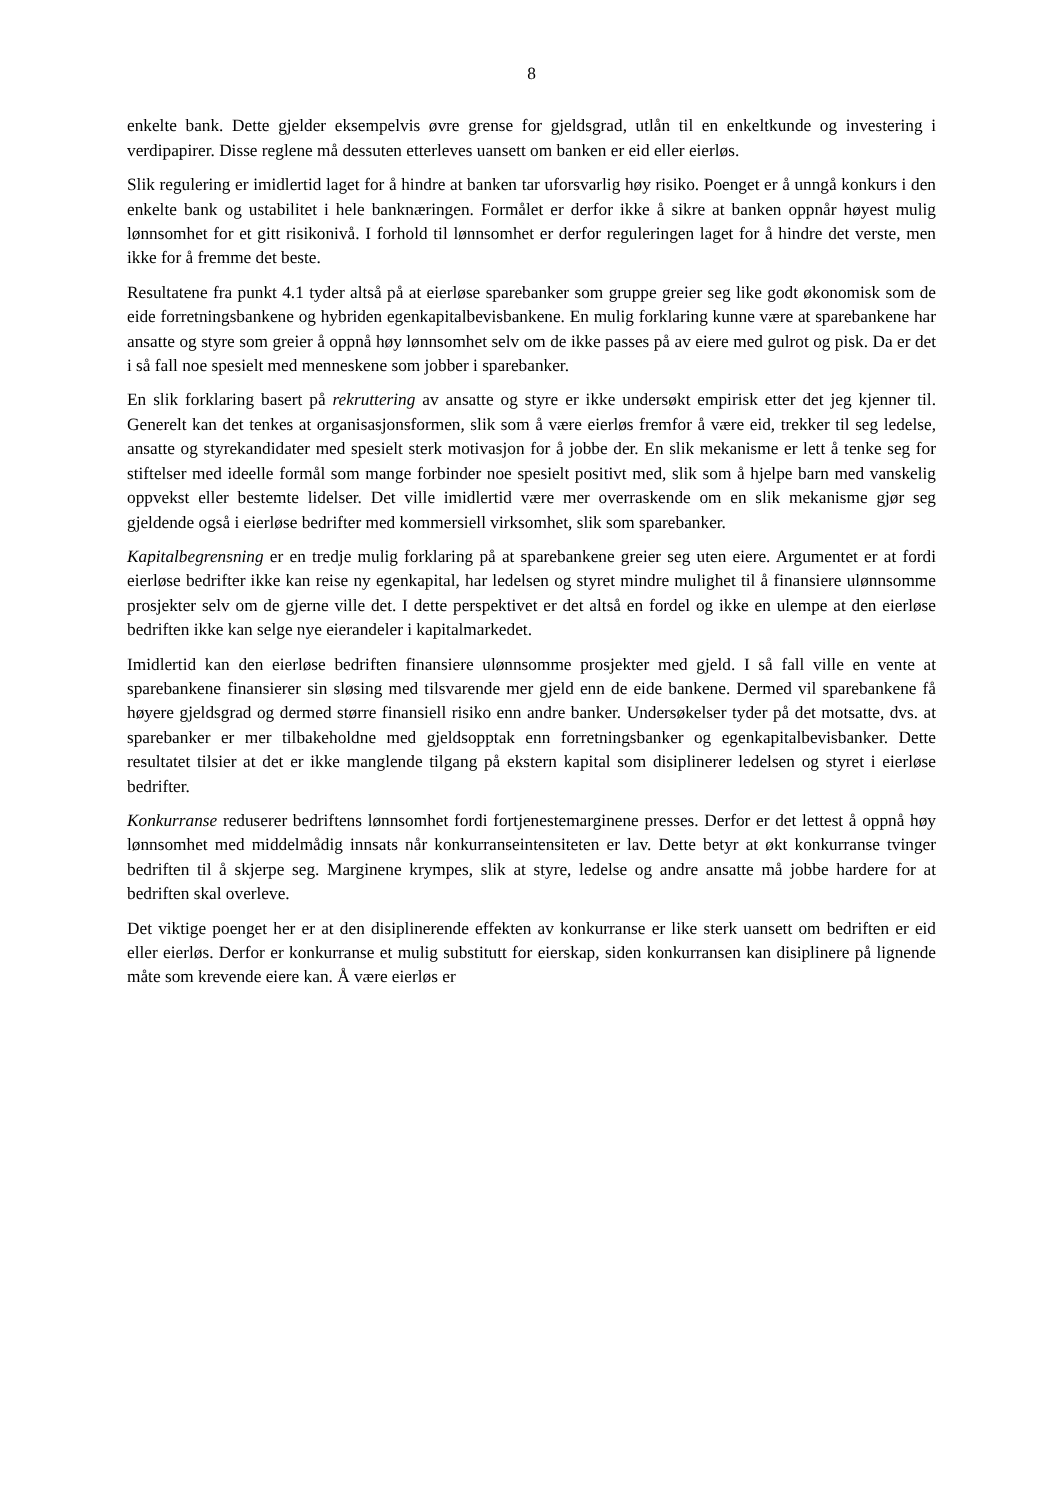8
enkelte bank. Dette gjelder eksempelvis øvre grense for gjeldsgrad, utlån til en enkeltkunde og investering i verdipapirer. Disse reglene må dessuten etterleves uansett om banken er eid eller eierløs.
Slik regulering er imidlertid laget for å hindre at banken tar uforsvarlig høy risiko. Poenget er å unngå konkurs i den enkelte bank og ustabilitet i hele banknæringen. Formålet er derfor ikke å sikre at banken oppnår høyest mulig lønnsomhet for et gitt risikonivå. I forhold til lønnsomhet er derfor reguleringen laget for å hindre det verste, men ikke for å fremme det beste.
Resultatene fra punkt 4.1 tyder altså på at eierløse sparebanker som gruppe greier seg like godt økonomisk som de eide forretningsbankene og hybriden egenkapitalbevisbankene. En mulig forklaring kunne være at sparebankene har ansatte og styre som greier å oppnå høy lønnsomhet selv om de ikke passes på av eiere med gulrot og pisk. Da er det i så fall noe spesielt med menneskene som jobber i sparebanker.
En slik forklaring basert på rekruttering av ansatte og styre er ikke undersøkt empirisk etter det jeg kjenner til. Generelt kan det tenkes at organisasjonsformen, slik som å være eierløs fremfor å være eid, trekker til seg ledelse, ansatte og styrekandidater med spesielt sterk motivasjon for å jobbe der. En slik mekanisme er lett å tenke seg for stiftelser med ideelle formål som mange forbinder noe spesielt positivt med, slik som å hjelpe barn med vanskelig oppvekst eller bestemte lidelser. Det ville imidlertid være mer overraskende om en slik mekanisme gjør seg gjeldende også i eierløse bedrifter med kommersiell virksomhet, slik som sparebanker.
Kapitalbegrensning er en tredje mulig forklaring på at sparebankene greier seg uten eiere. Argumentet er at fordi eierløse bedrifter ikke kan reise ny egenkapital, har ledelsen og styret mindre mulighet til å finansiere ulønnsomme prosjekter selv om de gjerne ville det. I dette perspektivet er det altså en fordel og ikke en ulempe at den eierløse bedriften ikke kan selge nye eierandeler i kapitalmarkedet.
Imidlertid kan den eierløse bedriften finansiere ulønnsomme prosjekter med gjeld. I så fall ville en vente at sparebankene finansierer sin sløsing med tilsvarende mer gjeld enn de eide bankene. Dermed vil sparebankene få høyere gjeldsgrad og dermed større finansiell risiko enn andre banker. Undersøkelser tyder på det motsatte, dvs. at sparebanker er mer tilbakeholdne med gjeldsopptak enn forretningsbanker og egenkapitalbevisbanker. Dette resultatet tilsier at det er ikke manglende tilgang på ekstern kapital som disiplinerer ledelsen og styret i eierløse bedrifter.
Konkurranse reduserer bedriftens lønnsomhet fordi fortjenestemarginene presses. Derfor er det lettest å oppnå høy lønnsomhet med middelmådig innsats når konkurranseintensiteten er lav. Dette betyr at økt konkurranse tvinger bedriften til å skjerpe seg. Marginene krympes, slik at styre, ledelse og andre ansatte må jobbe hardere for at bedriften skal overleve.
Det viktige poenget her er at den disiplinerende effekten av konkurranse er like sterk uansett om bedriften er eid eller eierløs. Derfor er konkurranse et mulig substitutt for eierskap, siden konkurransen kan disiplinere på lignende måte som krevende eiere kan. Å være eierløs er